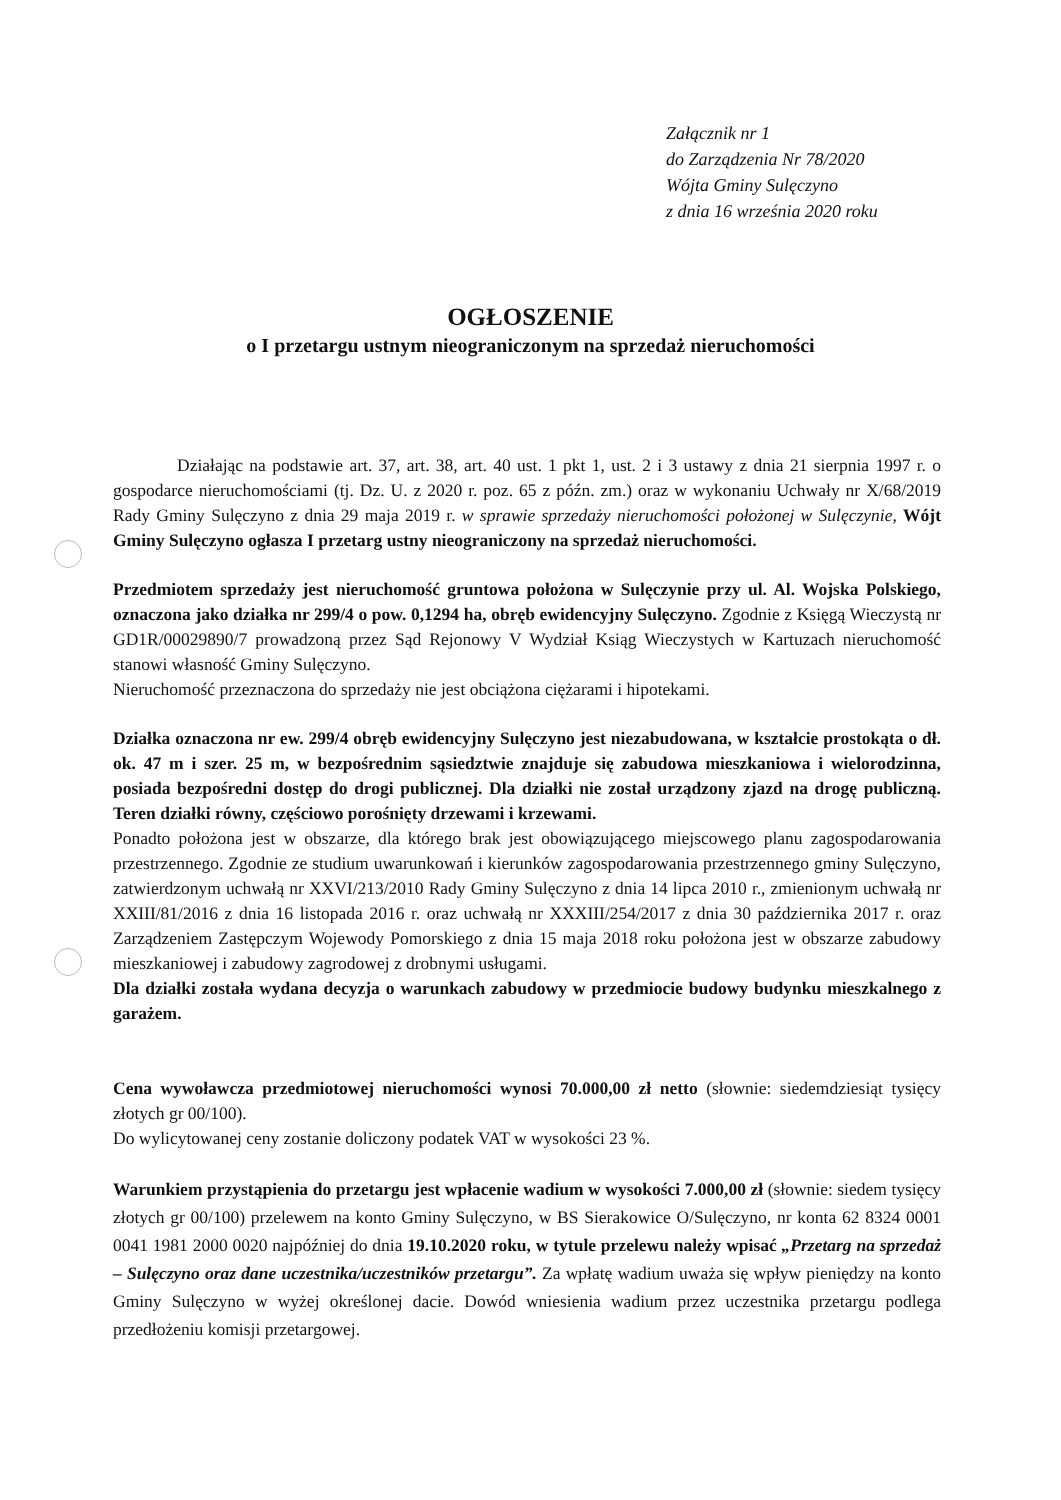Załącznik nr 1
do Zarządzenia Nr 78/2020
Wójta Gminy Sulęczyno
z dnia 16 września 2020 roku
OGŁOSZENIE
o I przetargu ustnym nieograniczonym na sprzedaż nieruchomości
Działając na podstawie art. 37, art. 38, art. 40 ust. 1 pkt 1, ust. 2 i 3 ustawy z dnia 21 sierpnia 1997 r. o gospodarce nieruchomościami (tj. Dz. U. z 2020 r. poz. 65 z późn. zm.) oraz w wykonaniu Uchwały nr X/68/2019 Rady Gminy Sulęczyno z dnia 29 maja 2019 r. w sprawie sprzedaży nieruchomości położonej w Sulęczynie, Wójt Gminy Sulęczyno ogłasza I przetarg ustny nieograniczony na sprzedaż nieruchomości.
Przedmiotem sprzedaży jest nieruchomość gruntowa położona w Sulęczynie przy ul. Al. Wojska Polskiego, oznaczona jako działka nr 299/4 o pow. 0,1294 ha, obręb ewidencyjny Sulęczyno. Zgodnie z Księgą Wieczystą nr GD1R/00029890/7 prowadzoną przez Sąd Rejonowy V Wydział Ksiąg Wieczystych w Kartuzach nieruchomość stanowi własność Gminy Sulęczyno.
Nieruchomość przeznaczona do sprzedaży nie jest obciążona ciężarami i hipotekami.
Działka oznaczona nr ew. 299/4 obręb ewidencyjny Sulęczyno jest niezabudowana, w kształcie prostokąta o dł. ok. 47 m i szer. 25 m, w bezpośrednim sąsiedztwie znajduje się zabudowa mieszkaniowa i wielorodzinna, posiada bezpośredni dostęp do drogi publicznej. Dla działki nie został urządzony zjazd na drogę publiczną. Teren działki równy, częściowo porośnięty drzewami i krzewami.
Ponadto położona jest w obszarze, dla którego brak jest obowiązującego miejscowego planu zagospodarowania przestrzennego. Zgodnie ze studium uwarunkowań i kierunków zagospodarowania przestrzennego gminy Sulęczyno, zatwierdzonym uchwałą nr XXVI/213/2010 Rady Gminy Sulęczyno z dnia 14 lipca 2010 r., zmienionym uchwałą nr XXIII/81/2016 z dnia 16 listopada 2016 r. oraz uchwałą nr XXXIII/254/2017 z dnia 30 października 2017 r. oraz Zarządzeniem Zastępczym Wojewody Pomorskiego z dnia 15 maja 2018 roku położona jest w obszarze zabudowy mieszkaniowej i zabudowy zagrodowej z drobnymi usługami.
Dla działki została wydana decyzja o warunkach zabudowy w przedmiocie budowy budynku mieszkalnego z garażem.
Cena wywoławcza przedmiotowej nieruchomości wynosi 70.000,00 zł netto (słownie: siedemdziesiąt tysięcy złotych gr 00/100).
Do wylicytowanej ceny zostanie doliczony podatek VAT w wysokości 23 %.
Warunkiem przystąpienia do przetargu jest wpłacenie wadium w wysokości 7.000,00 zł (słownie: siedem tysięcy złotych gr 00/100) przelewem na konto Gminy Sulęczyno, w BS Sierakowice O/Sulęczyno, nr konta 62 8324 0001 0041 1981 2000 0020 najpóźniej do dnia 19.10.2020 roku, w tytule przelewu należy wpisać „Przetarg na sprzedaż – Sulęczyno oraz dane uczestnika/uczestników przetargu”. Za wpłatę wadium uważa się wpływ pieniędzy na konto Gminy Sulęczyno w wyżej określonej dacie. Dowód wniesienia wadium przez uczestnika przetargu podlega przedłożeniu komisji przetargowej.